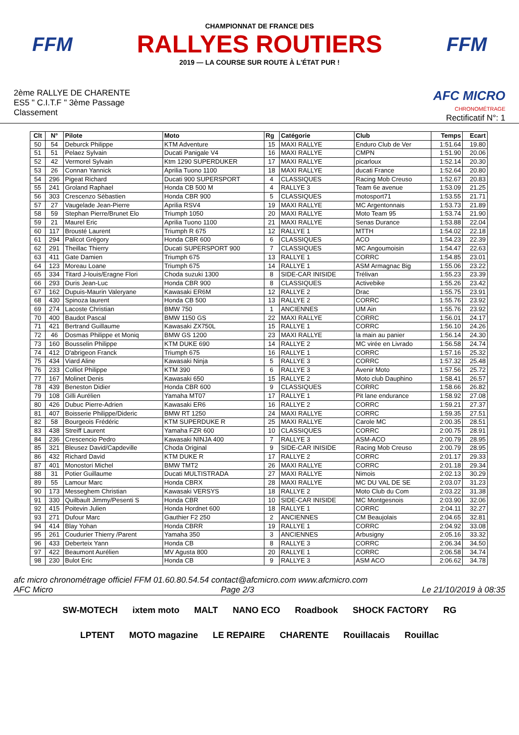FFM
CHAMPIONNAT DE FRANCE DES
RALLYES ROUTIERS
2019 — LA COURSE SUR ROUTE À L'ÉTAT PUR !
FFM
2ème RALLYE DE CHARENTE
ES5 " C.I.T.F " 3ème Passage
Classement
AFC MICRO
CHRONOMÉTRAGE
Rectificatif N°: 1
| Clt | N° | Pilote | Moto | Rg | Catégorie | Club | Temps | Ecart |
| --- | --- | --- | --- | --- | --- | --- | --- | --- |
| 50 | 54 | Deburck Philippe | KTM Adventure | 15 | MAXI RALLYE | Enduro Club de Ver | 1:51.64 | 19.80 |
| 51 | 51 | Pelaez Sylvain | Ducati Panigale V4 | 16 | MAXI RALLYE | CMPN | 1:51.90 | 20.06 |
| 52 | 42 | Vermorel Sylvain | Ktm 1290 SUPERDUKER | 17 | MAXI RALLYE | picarloux | 1:52.14 | 20.30 |
| 53 | 26 | Connan Yannick | Aprilia Tuono 1100 | 18 | MAXI RALLYE | ducati France | 1:52.64 | 20.80 |
| 54 | 296 | Pigeat Richard | Ducati 900 SUPERSPORT | 4 | CLASSIQUES | Racing Mob Creuso | 1:52.67 | 20.83 |
| 55 | 241 | Groland Raphael | Honda CB 500 M | 4 | RALLYE 3 | Team 6e avenue | 1:53.09 | 21.25 |
| 56 | 303 | Crescenzo Sébastien | Honda CBR 900 | 5 | CLASSIQUES | motosport71 | 1:53.55 | 21.71 |
| 57 | 27 | Vaugelade Jean-Pierre | Aprilia RSV4 | 19 | MAXI RALLYE | MC Argentonnais | 1:53.73 | 21.89 |
| 58 | 59 | Stephan Pierre/Brunet Elo | Triumph 1050 | 20 | MAXI RALLYE | Moto Team 95 | 1:53.74 | 21.90 |
| 59 | 21 | Maurel Eric | Aprilia Tuono 1100 | 21 | MAXI RALLYE | Senas Durance | 1:53.88 | 22.04 |
| 60 | 117 | Brousté Laurent | Triumph R 675 | 12 | RALLYE 1 | MTTH | 1:54.02 | 22.18 |
| 61 | 294 | Palicot Grégory | Honda CBR 600 | 6 | CLASSIQUES | ACO | 1:54.23 | 22.39 |
| 62 | 291 | Theillac Thierry | Ducati SUPERSPORT 900 | 7 | CLASSIQUES | MC Angoumoisin | 1:54.47 | 22.63 |
| 63 | 411 | Gate Damien | Triumph 675 | 13 | RALLYE 1 | CORRC | 1:54.85 | 23.01 |
| 64 | 123 | Moreau Loane | Triumph 675 | 14 | RALLYE 1 | ASM Armagnac Big | 1:55.06 | 23.22 |
| 65 | 334 | Titard J-louis/Eragne Flori | Choda suzuki 1300 | 8 | SIDE-CAR INISIDE | Trélivan | 1:55.23 | 23.39 |
| 66 | 293 | Duris Jean-Luc | Honda CBR 900 | 8 | CLASSIQUES | Activebike | 1:55.26 | 23.42 |
| 67 | 162 | Dupuis-Maurin Valeryane | Kawasaki ER6M | 12 | RALLYE 2 | Drac | 1:55.75 | 23.91 |
| 68 | 430 | Spinoza laurent | Honda CB 500 | 13 | RALLYE 2 | CORRC | 1:55.76 | 23.92 |
| 69 | 274 | Lacoste Christian | BMW 750 | 1 | ANCIENNES | UM Ain | 1:55.76 | 23.92 |
| 70 | 400 | Baudot Pascal | BMW 1150 GS | 22 | MAXI RALLYE | CORRC | 1:56.01 | 24.17 |
| 71 | 421 | Bertrand Guillaume | Kawasaki ZX750L | 15 | RALLYE 1 | CORRC | 1:56.10 | 24.26 |
| 72 | 46 | Dosmas Philippe et Moniq | BMW GS 1200 | 23 | MAXI RALLYE | la main au panier | 1:56.14 | 24.30 |
| 73 | 160 | Bousselin Philippe | KTM DUKE 690 | 14 | RALLYE 2 | MC virée en Livrado | 1:56.58 | 24.74 |
| 74 | 412 | D'abrigeon Franck | Triumph 675 | 16 | RALLYE 1 | CORRC | 1:57.16 | 25.32 |
| 75 | 434 | Viard Aline | Kawasaki Ninja | 5 | RALLYE 3 | CORRC | 1:57.32 | 25.48 |
| 76 | 233 | Colliot Philippe | KTM 390 | 6 | RALLYE 3 | Avenir Moto | 1:57.56 | 25.72 |
| 77 | 167 | Molinet Denis | Kawasaki 650 | 15 | RALLYE 2 | Moto club Dauphino | 1:58.41 | 26.57 |
| 78 | 439 | Beneston Didier | Honda CBR 600 | 9 | CLASSIQUES | CORRC | 1:58.66 | 26.82 |
| 79 | 108 | Gilli Aurélien | Yamaha MT07 | 17 | RALLYE 1 | Pit lane endurance | 1:58.92 | 27.08 |
| 80 | 426 | Dubuc Pierre-Adrien | Kawasaki ER6 | 16 | RALLYE 2 | CORRC | 1:59.21 | 27.37 |
| 81 | 407 | Boisserie Philippe/Dideric | BMW RT 1250 | 24 | MAXI RALLYE | CORRC | 1:59.35 | 27.51 |
| 82 | 58 | Bourgeois Frédéric | KTM SUPERDUKE R | 25 | MAXI RALLYE | Carole MC | 2:00.35 | 28.51 |
| 83 | 438 | Streiff Laurent | Yamaha FZR 600 | 10 | CLASSIQUES | CORRC | 2:00.75 | 28.91 |
| 84 | 236 | Crescencio Pedro | Kawasaki NINJA 400 | 7 | RALLYE 3 | ASM-ACO | 2:00.79 | 28.95 |
| 85 | 321 | Bleusez David/Capdeville | Choda Original | 9 | SIDE-CAR INISIDE | Racing Mob Creuso | 2:00.79 | 28.95 |
| 86 | 432 | Richard David | KTM DUKE R | 17 | RALLYE 2 | CORRC | 2:01.17 | 29.33 |
| 87 | 401 | Monostori Michel | BMW TMT2 | 26 | MAXI RALLYE | CORRC | 2:01.18 | 29.34 |
| 88 | 31 | Potier Guillaume | Ducati MULTISTRADA | 27 | MAXI RALLYE | Nimois | 2:02.13 | 30.29 |
| 89 | 55 | Lamour Marc | Honda CBRX | 28 | MAXI RALLYE | MC DU VAL DE SE | 2:03.07 | 31.23 |
| 90 | 173 | Messeghem Christian | Kawasaki VERSYS | 18 | RALLYE 2 | Moto Club du Com | 2:03.22 | 31.38 |
| 91 | 330 | Quilbault Jimmy/Pesenti S | Honda CBR | 10 | SIDE-CAR INISIDE | MC Montgesnois | 2:03.90 | 32.06 |
| 92 | 415 | Poitevin Julien | Honda Hordnet 600 | 18 | RALLYE 1 | CORRC | 2:04.11 | 32.27 |
| 93 | 271 | Dufour Marc | Gauthier F2 250 | 2 | ANCIENNES | CM Beaujolais | 2:04.65 | 32.81 |
| 94 | 414 | Blay Yohan | Honda CBRR | 19 | RALLYE 1 | CORRC | 2:04.92 | 33.08 |
| 95 | 261 | Coudurier Thierry /Parent | Yamaha 350 | 3 | ANCIENNES | Arbusigny | 2:05.16 | 33.32 |
| 96 | 433 | Deberteix Yann | Honda CB | 8 | RALLYE 3 | CORRC | 2:06.34 | 34.50 |
| 97 | 422 | Beaumont Aurélien | MV Agusta 800 | 20 | RALLYE 1 | CORRC | 2:06.58 | 34.74 |
| 98 | 230 | Bulot Eric | Honda CB | 9 | RALLYE 3 | ASM ACO | 2:06.62 | 34.78 |
afc micro chronométrage officiel FFM 01.60.80.54.54 contact@afcmicro.com www.afcmicro.com
AFC Micro Page 2/3 Le 21/10/2019 à 08:35
SW-MOTECH ixtem moto MALT NANO ECO Roadbook SHOCK FACTORY RG LPTENT MOTO magazine LE REPAIRE CHARENTE Rouillacais Rouillac